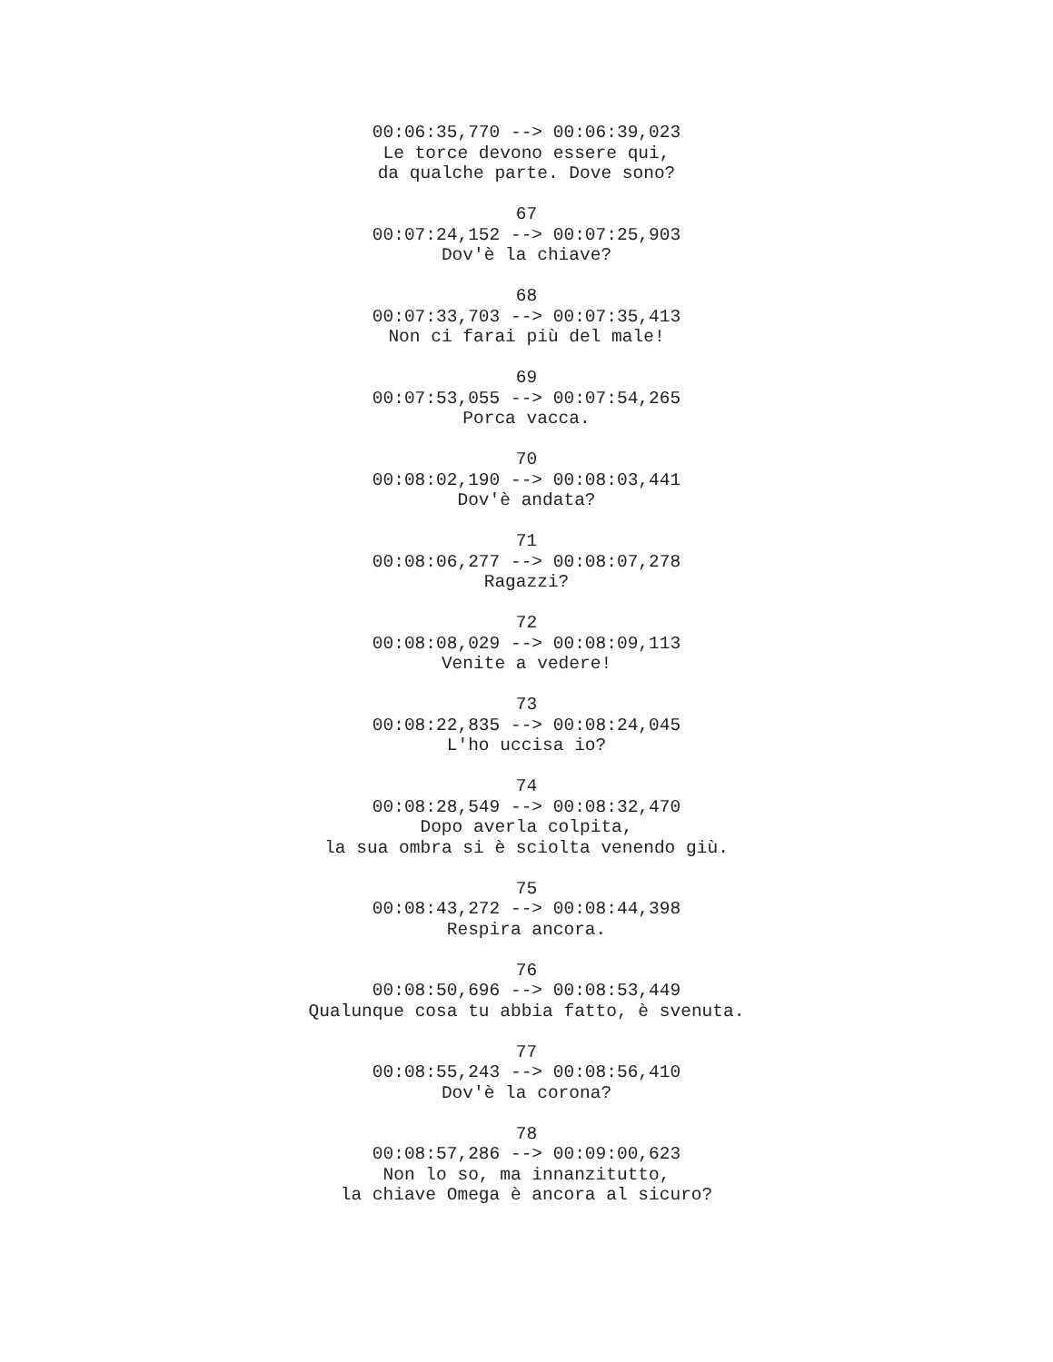00:06:35,770 --> 00:06:39,023
Le torce devono essere qui,
da qualche parte. Dove sono?
67
00:07:24,152 --> 00:07:25,903
Dov'è la chiave?
68
00:07:33,703 --> 00:07:35,413
Non ci farai più del male!
69
00:07:53,055 --> 00:07:54,265
Porca vacca.
70
00:08:02,190 --> 00:08:03,441
Dov'è andata?
71
00:08:06,277 --> 00:08:07,278
Ragazzi?
72
00:08:08,029 --> 00:08:09,113
Venite a vedere!
73
00:08:22,835 --> 00:08:24,045
L'ho uccisa io?
74
00:08:28,549 --> 00:08:32,470
Dopo averla colpita,
la sua ombra si è sciolta venendo giù.
75
00:08:43,272 --> 00:08:44,398
Respira ancora.
76
00:08:50,696 --> 00:08:53,449
Qualunque cosa tu abbia fatto, è svenuta.
77
00:08:55,243 --> 00:08:56,410
Dov'è la corona?
78
00:08:57,286 --> 00:09:00,623
Non lo so, ma innanzitutto,
la chiave Omega è ancora al sicuro?